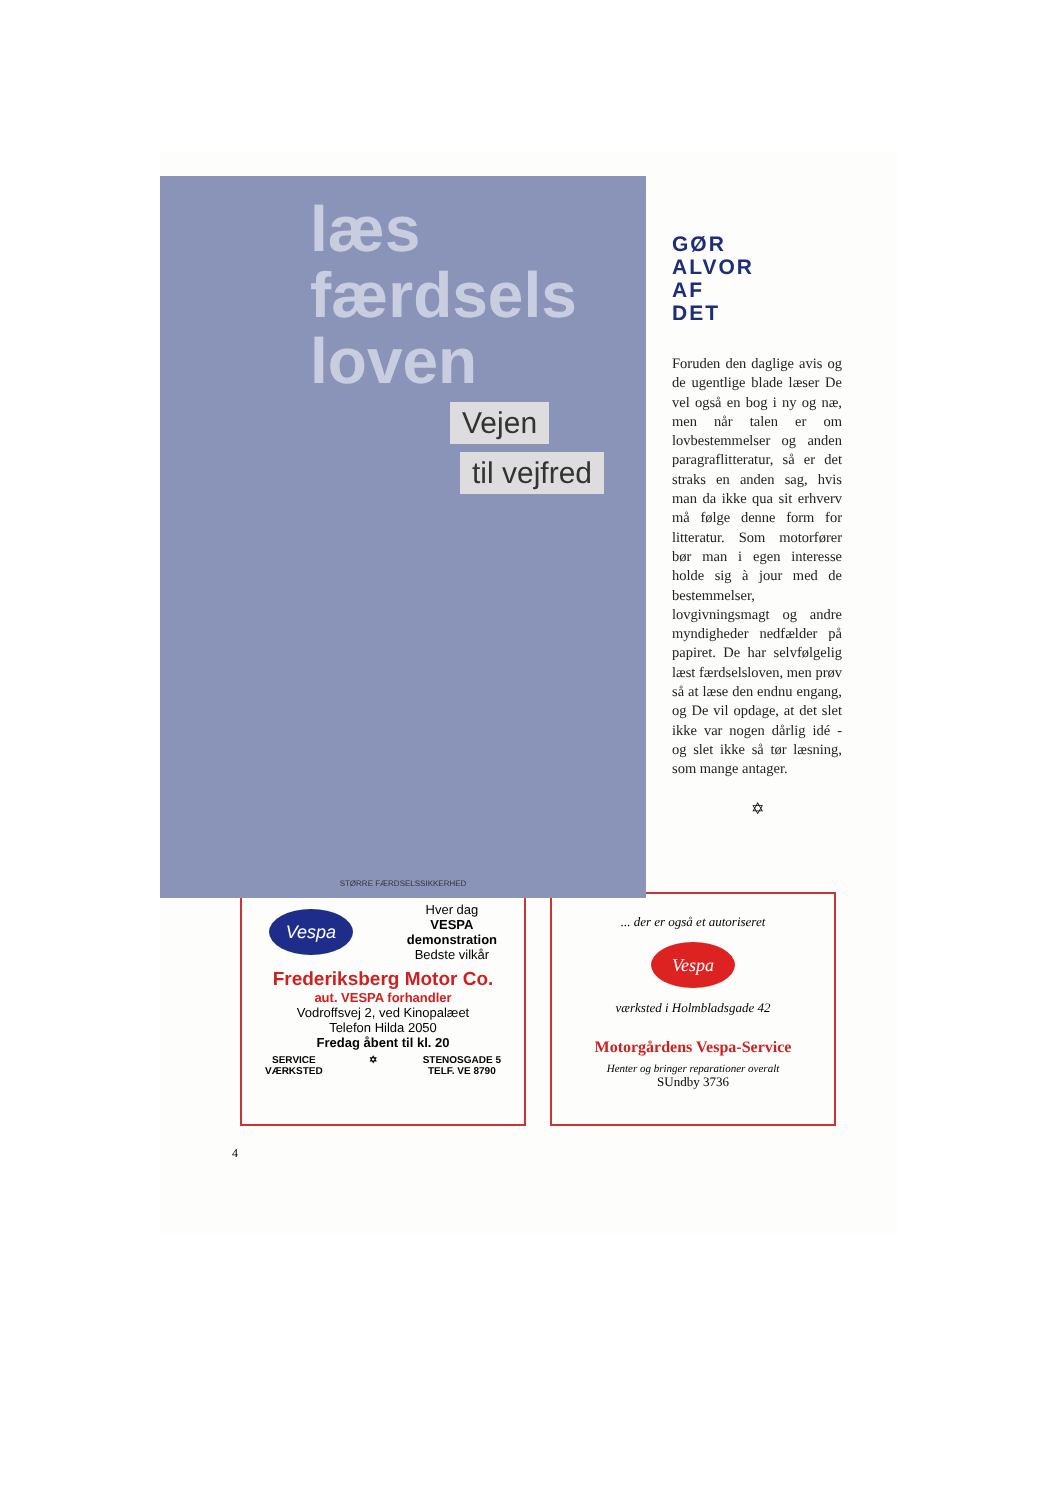læs
færdsels
loven
Vejen
til vejfred
STØRRE FÆRDSELSSIKKERHED
GØR
ALVOR
AF
DET
Foruden den daglige avis og de ugentlige blade læser De vel også en bog i ny og næ, men når talen er om lovbestemmelser og anden paragraflitteratur, så er det straks en anden sag, hvis man da ikke qua sit erhverv må følge denne form for litteratur. Som motorfører bør man i egen interesse holde sig à jour med de bestemmelser, lovgivningsmagt og andre myndigheder nedfælder på papiret. De har selvfølgelig læst færdselsloven, men prøv så at læse den endnu engang, og De vil opdage, at det slet ikke var nogen dårlig idé - og slet ikke så tør læsning, som mange antager.
✡
Vespa
Hver dag
VESPA
demonstration
Bedste vilkår
Frederiksberg Motor Co.
aut. VESPA forhandler
Vodroffsvej 2, ved Kinopalæet
Telefon Hilda 2050
Fredag åbent til kl. 20
SERVICE
VÆRKSTED ✡ STENOSGADE 5
TELF. VE 8790
... der er også et autoriseret
Vespa
værksted i Holmbladsgade 42
Motorgårdens Vespa-Service
Henter og bringer reparationer overalt
SUndby 3736
4